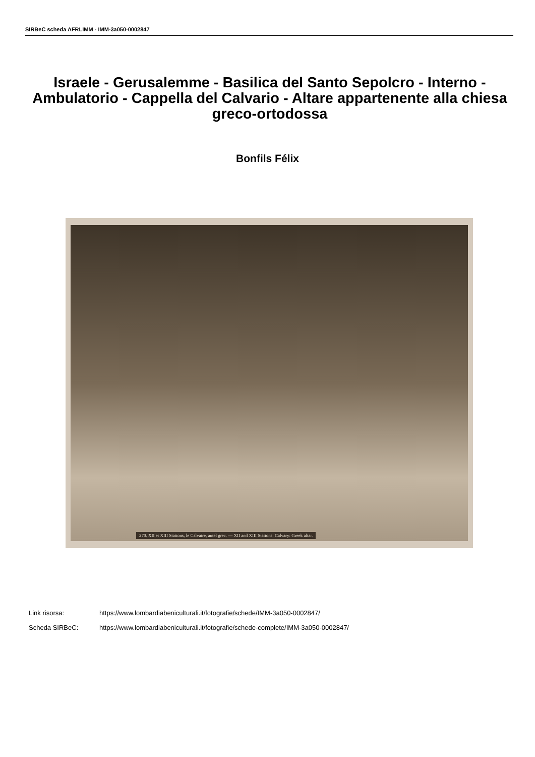SIRBeC scheda AFRLIMM - IMM-3a050-0002847
Israele - Gerusalemme - Basilica del Santo Sepolcro - Interno - Ambulatorio - Cappella del Calvario - Altare appartenente alla chiesa greco-ortodossa
Bonfils Félix
270. XII et XIII Stations, le Calvaire, autel grec. — XII and XIII Stations: Calvary: Greek altar.
Link risorsa: https://www.lombardiabeniculturali.it/fotografie/schede/IMM-3a050-0002847/
Scheda SIRBeC: https://www.lombardiabeniculturali.it/fotografie/schede-complete/IMM-3a050-0002847/